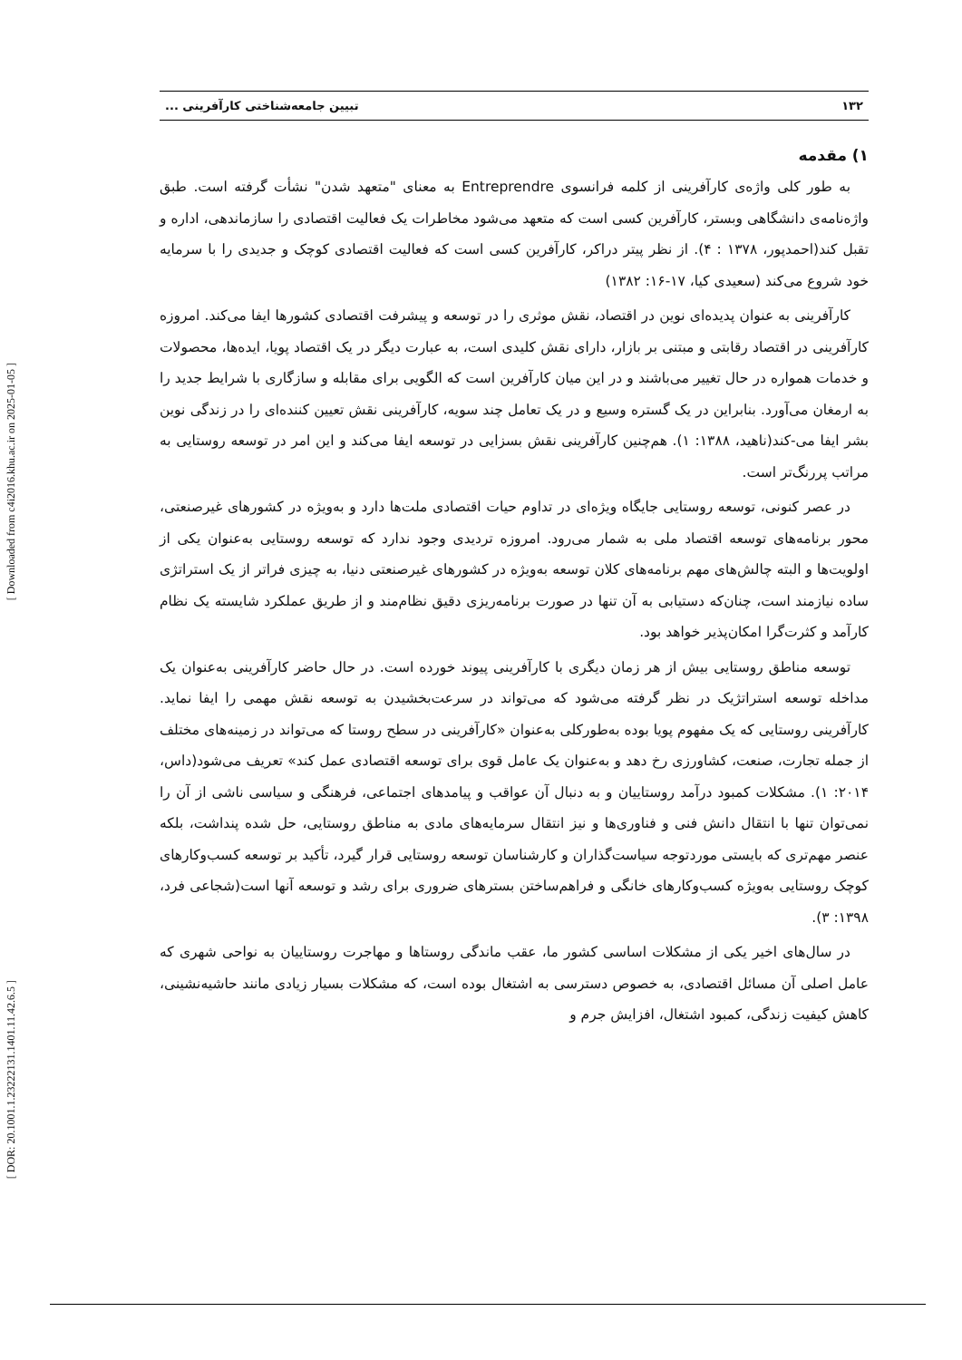[ Downloaded from c4i2016.khu.ac.ir on 2025-01-05 ]
[ DOR: 20.1001.1.23222131.1401.11.42.6.5 ]
۱۳۲ تبیین جامعه‌شناختی کارآفرینی ...
۱) مقدمه
به طور کلی واژه‌ی کارآفرینی از کلمه فرانسوی Entreprendre به معنای "متعهد شدن" نشأت گرفته است. طبق واژه‌نامه‌ی دانشگاهی وبستر، کارآفرین کسی است که متعهد می‌شود مخاطرات یک فعالیت اقتصادی را سازماندهی، اداره و تقبل کند(احمدپور، ۱۳۷۸ : ۴). از نظر پیتر دراکر، کارآفرین کسی است که فعالیت اقتصادی کوچک و جدیدی را با سرمایه خود شروع می‌کند (سعیدی کیا، ۱۷-۱۶: ۱۳۸۲)
کارآفرینی به عنوان پدیده‌ای نوین در اقتصاد، نقش موثری را در توسعه و پیشرفت اقتصادی کشورها ایفا می‌کند. امروزه کارآفرینی در اقتصاد رقابتی و مبتنی بر بازار، دارای نقش کلیدی است، به عبارت دیگر در یک اقتصاد پویا، ایده‌ها، محصولات و خدمات همواره در حال تغییر می‌باشند و در این میان کارآفرین است که الگویی برای مقابله و سازگاری با شرایط جدید را به ارمغان می‌آورد. بنابراین در یک گستره وسیع و در یک تعامل چند سویه، کارآفرینی نقش تعیین کننده‌ای را در زندگی نوین بشر ایفا می-کند(ناهید، ۱۳۸۸: ۱). هم‌چنین کارآفرینی نقش بسزایی در توسعه ایفا می‌کند و این امر در توسعه روستایی به مراتب پررنگ‌تر است.
در عصر کنونی، توسعه روستایی جایگاه ویژه‌ای در تداوم حیات اقتصادی ملت‌ها دارد و به‌ویژه در کشورهای غیرصنعتی، محور برنامه‌های توسعه اقتصاد ملی به شمار می‌رود. امروزه تردیدی وجود ندارد که توسعه روستایی به‌عنوان یکی از اولویت‌ها و البته چالش‌های مهم برنامه‌های کلان توسعه به‌ویژه در کشورهای غیرصنعتی دنیا، به چیزی فراتر از یک استراتژی ساده نیازمند است، چنان‌که دستیابی به آن تنها در صورت برنامه‌ریزی دقیق نظام‌مند و از طریق عملکرد شایسته یک نظام کارآمد و کثرت‌گرا امکان‌پذیر خواهد بود.
توسعه مناطق روستایی بیش از هر زمان دیگری با کارآفرینی پیوند خورده است. در حال حاضر کارآفرینی به‌عنوان یک مداخله توسعه استراتژیک در نظر گرفته می‌شود که می‌تواند در سرعت‌بخشیدن به توسعه نقش مهمی را ایفا نماید. کارآفرینی روستایی که یک مفهوم پویا بوده به‌طورکلی به‌عنوان «کارآفرینی در سطح روستا که می‌تواند در زمینه‌های مختلف از جمله تجارت، صنعت، کشاورزی رخ دهد و به‌عنوان یک عامل قوی برای توسعه اقتصادی عمل کند» تعریف می‌شود(داس، ۲۰۱۴: ۱). مشکلات کمبود درآمد روستاییان و به دنبال آن عواقب و پیامدهای اجتماعی، فرهنگی و سیاسی ناشی از آن را نمی‌توان تنها با انتقال دانش فنی و فناوری‌ها و نیز انتقال سرمایه‌های مادی به مناطق روستایی، حل شده پنداشت، بلکه عنصر مهم‌تری که بایستی موردتوجه سیاست‌گذاران و کارشناسان توسعه روستایی قرار گیرد، تأکید بر توسعه کسب‌وکارهای کوچک روستایی به‌ویژه کسب‌وکارهای خانگی و فراهم‌ساختن بسترهای ضروری برای رشد و توسعه آنها است(شجاعی فرد، ۱۳۹۸: ۳).
در سال‌های اخیر یکی از مشکلات اساسی کشور ما، عقب ماندگی روستاها و مهاجرت روستاییان به نواحی شهری که عامل اصلی آن مسائل اقتصادی، به خصوص دسترسی به اشتغال بوده است، که مشکلات بسیار زیادی مانند حاشیه‌نشینی، کاهش کیفیت زندگی، کمبود اشتغال، افزایش جرم و